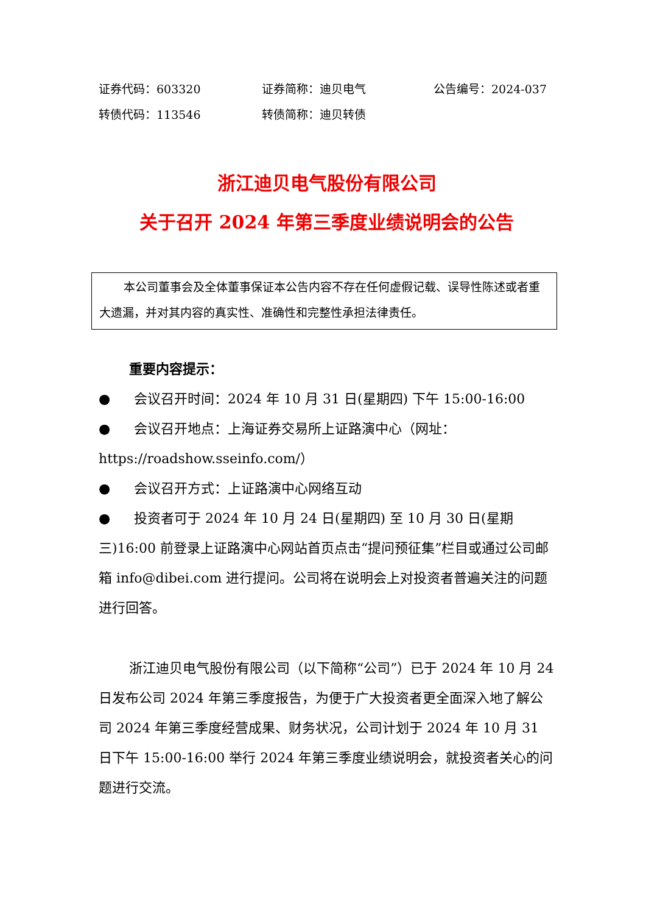证券代码：603320 证券简称：迪贝电气 公告编号：2024-037
转债代码：113546 转债简称：迪贝转债
浙江迪贝电气股份有限公司
关于召开 2024 年第三季度业绩说明会的公告
本公司董事会及全体董事保证本公告内容不存在任何虚假记载、误导性陈述或者重大遗漏，并对其内容的真实性、准确性和完整性承担法律责任。
重要内容提示：
● 会议召开时间：2024 年 10 月 31 日(星期四) 下午 15:00-16:00
● 会议召开地点：上海证券交易所上证路演中心（网址：
https://roadshow.sseinfo.com/）
● 会议召开方式：上证路演中心网络互动
● 投资者可于 2024 年 10 月 24 日(星期四) 至 10 月 30 日(星期三)16:00 前登录上证路演中心网站首页点击“提问预征集”栏目或通过公司邮箱 info@dibei.com 进行提问。公司将在说明会上对投资者普遍关注的问题进行回答。
浙江迪贝电气股份有限公司（以下简称“公司”）已于 2024 年 10 月 24 日发布公司 2024 年第三季度报告，为便于广大投资者更全面深入地了解公司 2024 年第三季度经营成果、财务状况，公司计划于 2024 年 10 月 31 日下午 15:00-16:00 举行 2024 年第三季度业绩说明会，就投资者关心的问题进行交流。